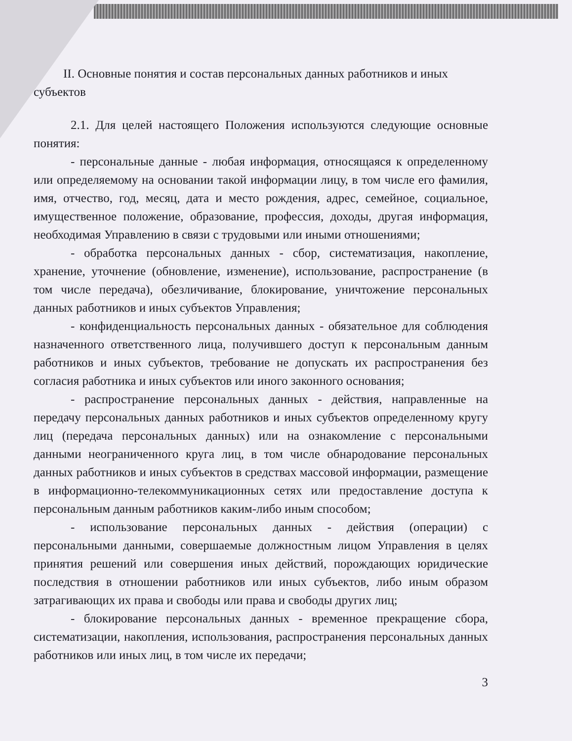II. Основные понятия и состав персональных данных работников и иных
субъектов
2.1. Для целей настоящего Положения используются следующие основные понятия:
- персональные данные - любая информация, относящаяся к определенному или определяемому на основании такой информации лицу, в том числе его фамилия, имя, отчество, год, месяц, дата и место рождения, адрес, семейное, социальное, имущественное положение, образование, профессия, доходы, другая информация, необходимая Управлению в связи с трудовыми или иными отношениями;
- обработка персональных данных - сбор, систематизация, накопление, хранение, уточнение (обновление, изменение), использование, распространение (в том числе передача), обезличивание, блокирование, уничтожение персональных данных работников и иных субъектов Управления;
- конфиденциальность персональных данных - обязательное для соблюдения назначенного ответственного лица, получившего доступ к персональным данным работников и иных субъектов, требование не допускать их распространения без согласия работника и иных субъектов или иного законного основания;
- распространение персональных данных - действия, направленные на передачу персональных данных работников и иных субъектов определенному кругу лиц (передача персональных данных) или на ознакомление с персональными данными неограниченного круга лиц, в том числе обнародование персональных данных работников и иных субъектов в средствах массовой информации, размещение в информационно-телекоммуникационных сетях или предоставление доступа к персональным данным работников каким-либо иным способом;
- использование персональных данных - действия (операции) с персональными данными, совершаемые должностным лицом Управления в целях принятия решений или совершения иных действий, порождающих юридические последствия в отношении работников или иных субъектов, либо иным образом затрагивающих их права и свободы или права и свободы других лиц;
- блокирование персональных данных - временное прекращение сбора, систематизации, накопления, использования, распространения персональных данных работников или иных лиц, в том числе их передачи;
3